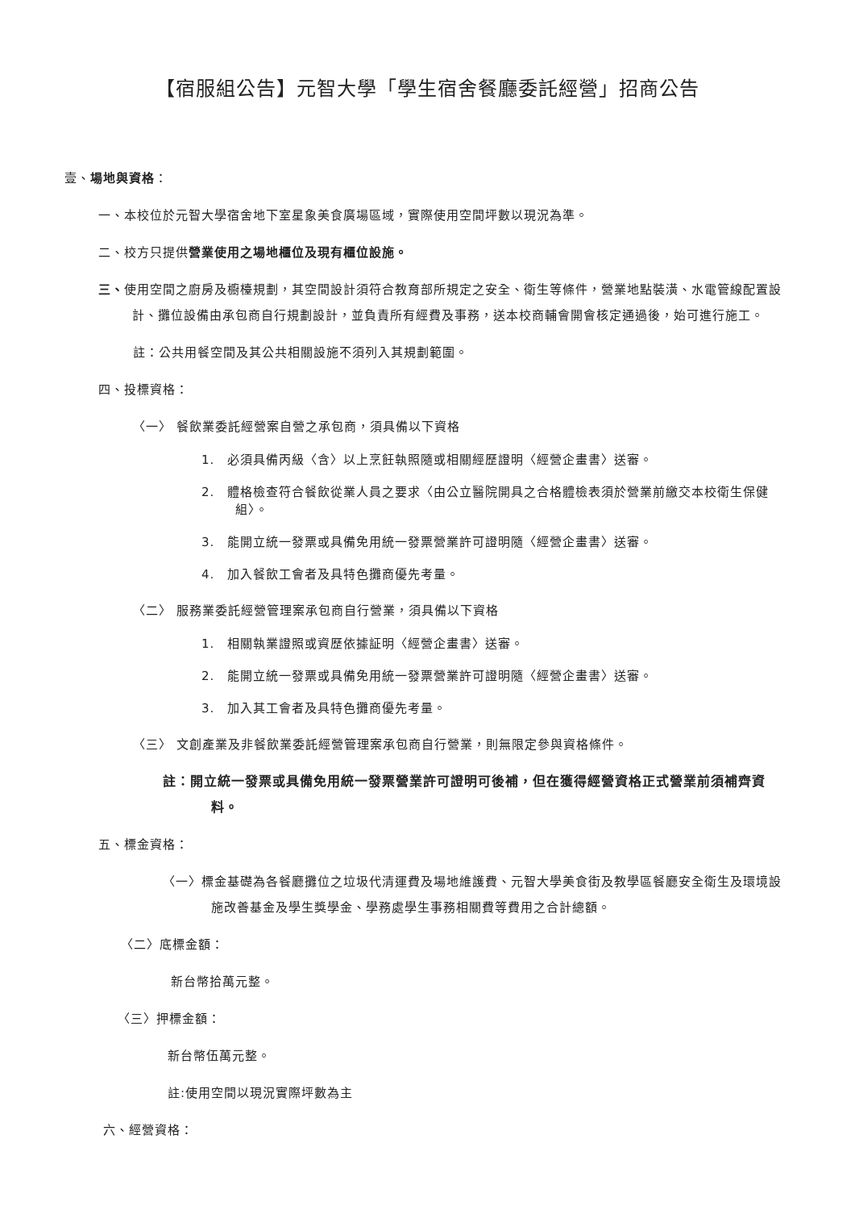【宿服組公告】元智大學「學生宿舍餐廳委託經營」招商公告
壹、場地與資格：
一、本校位於元智大學宿舍地下室星象美食廣場區域，實際使用空間坪數以現況為準。
二、校方只提供營業使用之場地櫃位及現有櫃位設施。
三、使用空間之廚房及櫥檯規劃，其空間設計須符合教育部所規定之安全、衛生等條件，營業地點裝潢、水電管線配置設計、攤位設備由承包商自行規劃設計，並負責所有經費及事務，送本校商輔會開會核定通過後，始可進行施工。
註：公共用餐空間及其公共相關設施不須列入其規劃範圍。
四、投標資格：
〈一〉 餐飲業委託經營案自營之承包商，須具備以下資格
1.　必須具備丙級〈含〉以上烹飪執照隨或相關經歷證明〈經營企畫書〉送審。
2.　體格檢查符合餐飲從業人員之要求〈由公立醫院開具之合格體檢表須於營業前繳交本校衛生保健組〉。
3.　能開立統一發票或具備免用統一發票營業許可證明隨〈經營企畫書〉送審。
4.　加入餐飲工會者及具特色攤商優先考量。
〈二〉 服務業委託經營管理案承包商自行營業，須具備以下資格
1.　相關執業證照或資歷依據証明〈經營企畫書〉送審。
2.　能開立統一發票或具備免用統一發票營業許可證明隨〈經營企畫書〉送審。
3.　加入其工會者及具特色攤商優先考量。
〈三〉 文創產業及非餐飲業委託經營管理案承包商自行營業，則無限定參與資格條件。
註：開立統一發票或具備免用統一發票營業許可證明可後補，但在獲得經營資格正式營業前須補齊資料。
五、標金資格：
〈一〉標金基礎為各餐廳攤位之垃圾代清運費及場地維護費、元智大學美食街及教學區餐廳安全衛生及環境設施改善基金及學生獎學金、學務處學生事務相關費等費用之合計總額。
〈二〉底標金額：
新台幣拾萬元整。
〈三〉押標金額：
新台幣伍萬元整。
註:使用空間以現況實際坪數為主
六、經營資格：